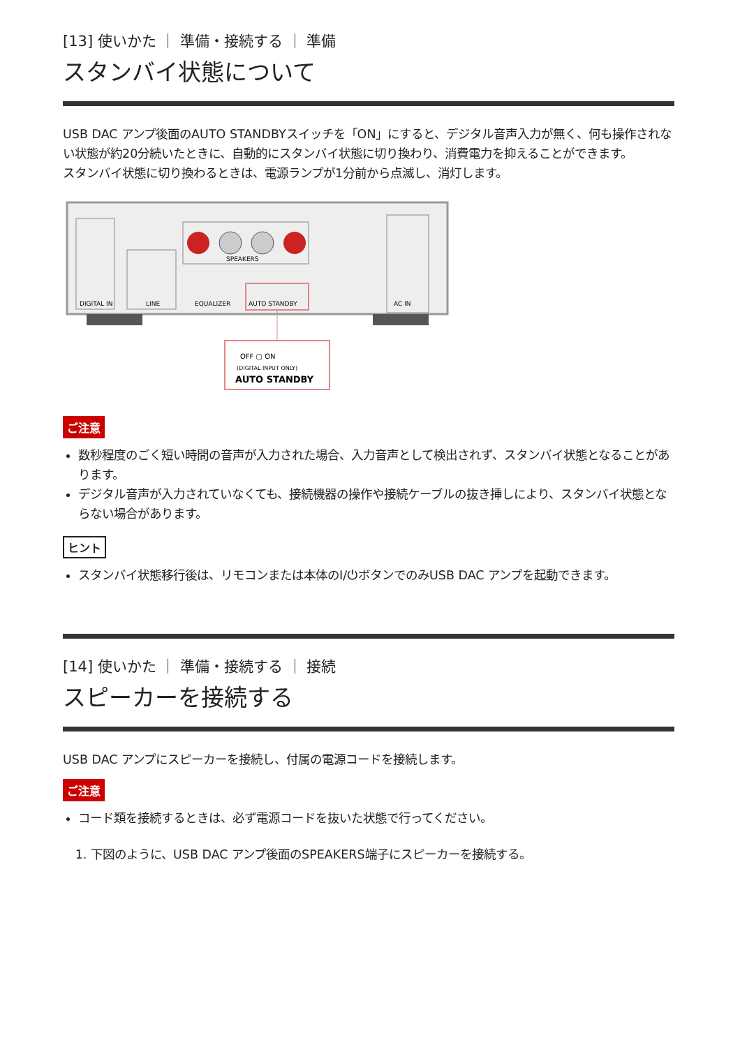[13] 使いかた ｜ 準備・接続する ｜ 準備
スタンバイ状態について
USB DAC アンプ後面のAUTO STANDBYスイッチを「ON」にすると、デジタル音声入力が無く、何も操作されない状態が約20分続いたときに、自動的にスタンバイ状態に切り換わり、消費電力を抑えることができます。
スタンバイ状態に切り換わるときは、電源ランプが1分前から点滅し、消灯します。
DIGITAL IN
LINE
SPEAKERS
EQUALIZER
AUTO STANDBY
AC IN
OFF ▢ ON
(DIGITAL INPUT ONLY)
AUTO STANDBY
ご注意
数秒程度のごく短い時間の音声が入力された場合、入力音声として検出されず、スタンバイ状態となることがあります。
デジタル音声が入力されていなくても、接続機器の操作や接続ケーブルの抜き挿しにより、スタンバイ状態とならない場合があります。
ヒント
スタンバイ状態移行後は、リモコンまたは本体のI/⏻ボタンでのみUSB DAC アンプを起動できます。
[14] 使いかた ｜ 準備・接続する ｜ 接続
スピーカーを接続する
USB DAC アンプにスピーカーを接続し、付属の電源コードを接続します。
ご注意
コード類を接続するときは、必ず電源コードを抜いた状態で行ってください。
1. 下図のように、USB DAC アンプ後面のSPEAKERS端子にスピーカーを接続する。